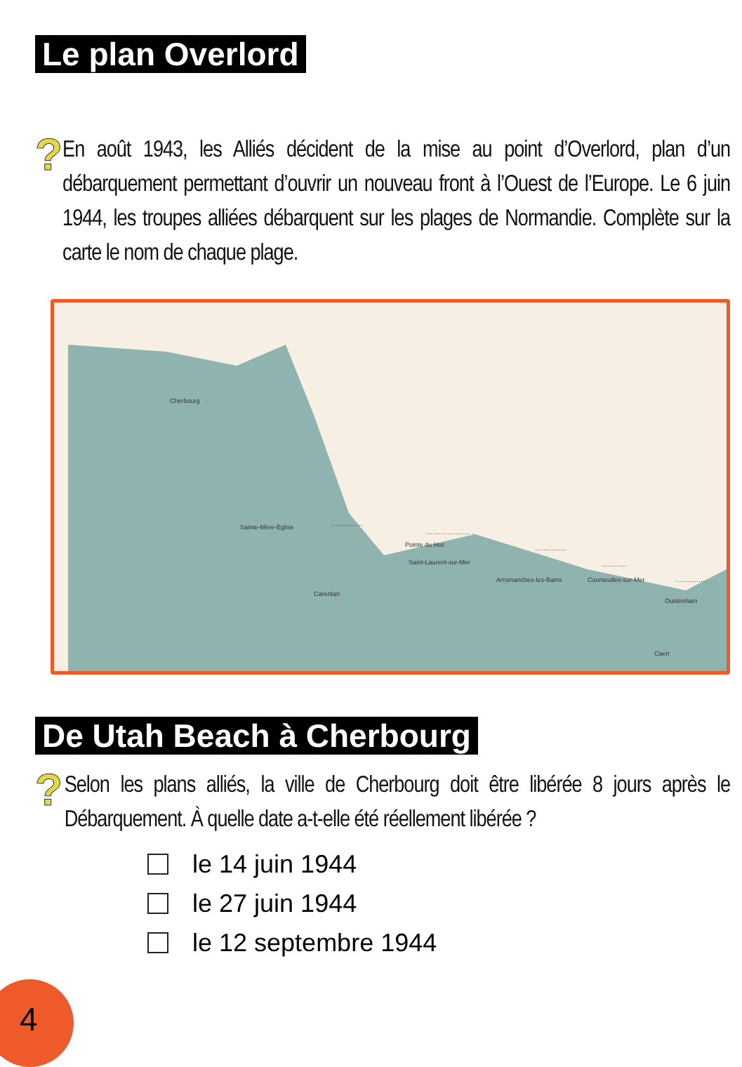Le plan Overlord
?
En août 1943, les Alliés décident de la mise au point d’Overlord, plan d’un débarquement permettant d’ouvrir un nouveau front à l’Ouest de l’Europe. Le 6 juin 1944, les troupes alliées débarquent sur les plages de Normandie. Complète sur la carte le nom de chaque plage.
Cherbourg
Sainte-Mère-Eglise ……………
………………… .
Pointe du Hoc
Saint-Laurent-sur-Mer
……………
Arromanches-les-Bains Courseulles-sur-Mer
…………
……………
Carentan
Ouistreham
Caen
De Utah Beach à Cherbourg
?
Selon les plans alliés, la ville de Cherbourg doit être libérée 8 jours après le Débarquement. À quelle date a-t-elle été réellement libérée ?
le 14 juin 1944
le 27 juin 1944
le 12 septembre 1944
4